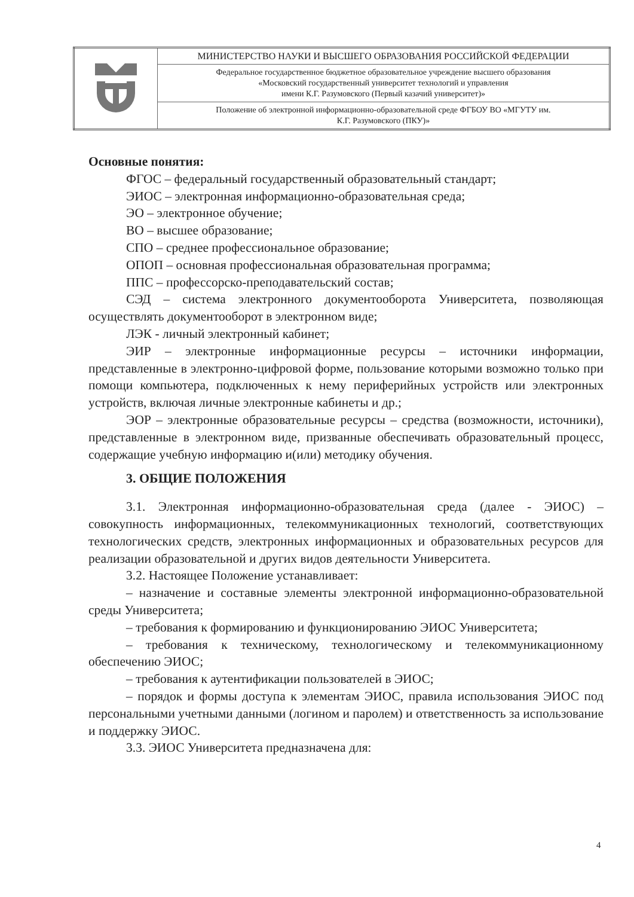| | МИНИСТЕРСТВО НАУКИ И ВЫСШЕГО ОБРАЗОВАНИЯ РОССИЙСКОЙ ФЕДЕРАЦИИ |
| | Федеральное государственное бюджетное образовательное учреждение высшего образования «Московский государственный университет технологий и управления имени К.Г. Разумовского (Первый казачий университет)» |
| | Положение об электронной информационно-образовательной среде ФГБОУ ВО «МГУТУ им. К.Г. Разумовского (ПКУ)» |
Основные понятия:
ФГОС – федеральный государственный образовательный стандарт;
ЭИОС – электронная информационно-образовательная среда;
ЭО – электронное обучение;
ВО – высшее образование;
СПО – среднее профессиональное образование;
ОПОП – основная профессиональная образовательная программа;
ППС – профессорско-преподавательский состав;
СЭД – система электронного документооборота Университета, позволяющая осуществлять документооборот в электронном виде;
ЛЭК - личный электронный кабинет;
ЭИР – электронные информационные ресурсы – источники информации, представленные в электронно-цифровой форме, пользование которыми возможно только при помощи компьютера, подключенных к нему периферийных устройств или электронных устройств, включая личные электронные кабинеты и др.;
ЭОР – электронные образовательные ресурсы – средства (возможности, источники), представленные в электронном виде, призванные обеспечивать образовательный процесс, содержащие учебную информацию и(или) методику обучения.
3. ОБЩИЕ ПОЛОЖЕНИЯ
3.1. Электронная информационно-образовательная среда (далее - ЭИОС) – совокупность информационных, телекоммуникационных технологий, соответствующих технологических средств, электронных информационных и образовательных ресурсов для реализации образовательной и других видов деятельности Университета.
3.2. Настоящее Положение устанавливает:
– назначение и составные элементы электронной информационно-образовательной среды Университета;
– требования к формированию и функционированию ЭИОС Университета;
– требования к техническому, технологическому и телекоммуникационному обеспечению ЭИОС;
– требования к аутентификации пользователей в ЭИОС;
– порядок и формы доступа к элементам ЭИОС, правила использования ЭИОС под персональными учетными данными (логином и паролем) и ответственность за использование и поддержку ЭИОС.
3.3. ЭИОС Университета предназначена для:
4